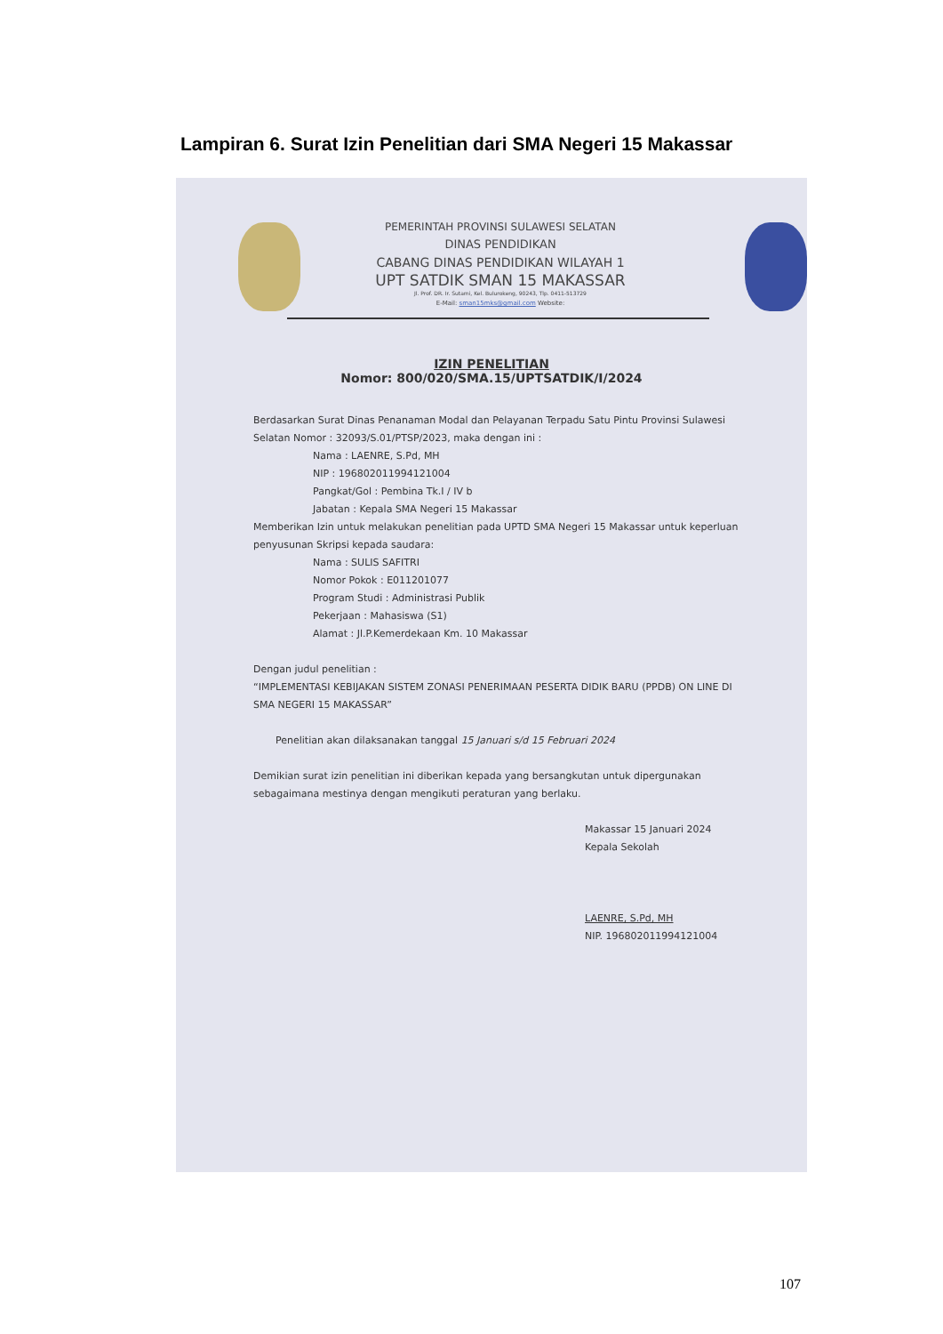Lampiran 6. Surat Izin Penelitian dari SMA Negeri 15 Makassar
PEMERINTAH PROVINSI SULAWESI SELATAN
DINAS PENDIDIKAN
CABANG DINAS PENDIDIKAN WILAYAH 1
UPT SATDIK SMAN 15 MAKASSAR
Jl. Prof. DR. Ir. Sutami, Kel. Bulurokeng, 90243, Tlp. 0411-513729
E-Mail: sman15mks@gmail.com Website:
IZIN PENELITIAN
Nomor: 800/020/SMA.15/UPTSATDIK/I/2024
Berdasarkan Surat Dinas Penanaman Modal dan Pelayanan Terpadu Satu Pintu Provinsi Sulawesi Selatan Nomor : 32093/S.01/PTSP/2023, maka dengan ini :
Nama : LAENRE, S.Pd, MH
NIP : 196802011994121004
Pangkat/Gol : Pembina Tk.I / IV b
Jabatan : Kepala SMA Negeri 15 Makassar
Memberikan Izin untuk melakukan penelitian pada UPTD SMA Negeri 15 Makassar untuk keperluan penyusunan Skripsi kepada saudara:
Nama : SULIS SAFITRI
Nomor Pokok : E011201077
Program Studi : Administrasi Publik
Pekerjaan : Mahasiswa (S1)
Alamat : Jl.P.Kemerdekaan Km. 10 Makassar
Dengan judul penelitian :
“IMPLEMENTASI KEBIJAKAN SISTEM ZONASI PENERIMAAN PESERTA DIDIK BARU (PPDB) ON LINE DI SMA NEGERI 15 MAKASSAR”
Penelitian akan dilaksanakan tanggal 15 Januari s/d 15 Februari 2024
Demikian surat izin penelitian ini diberikan kepada yang bersangkutan untuk dipergunakan sebagaimana mestinya dengan mengikuti peraturan yang berlaku.
Makassar 15 Januari 2024
Kepala Sekolah
LAENRE, S.Pd, MH
NIP. 196802011994121004
107